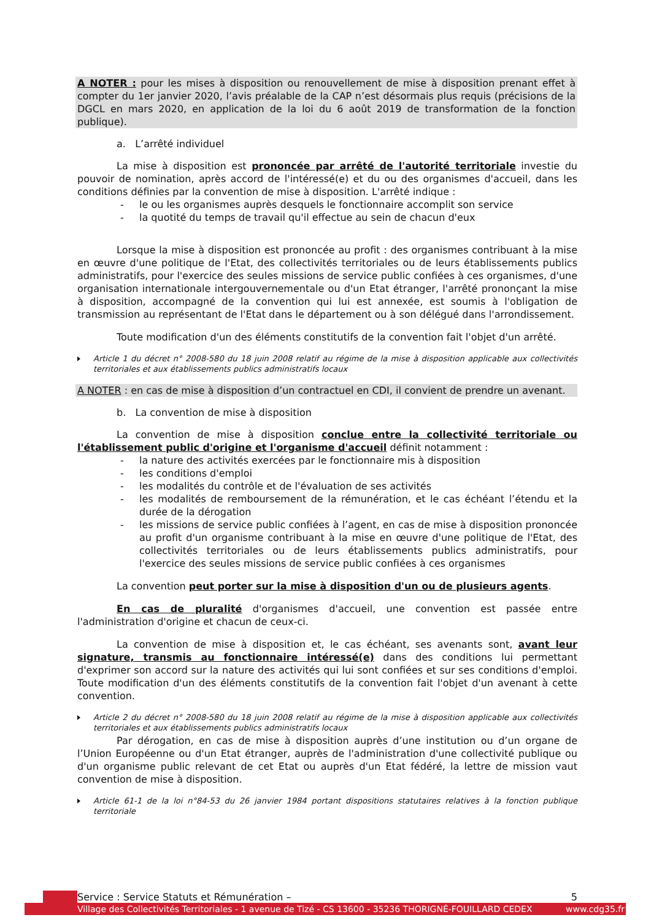A NOTER : pour les mises à disposition ou renouvellement de mise à disposition prenant effet à compter du 1er janvier 2020, l’avis préalable de la CAP n’est désormais plus requis (précisions de la DGCL en mars 2020, en application de la loi du 6 août 2019 de transformation de la fonction publique).
a. L’arrêté individuel
La mise à disposition est prononcée par arrêté de l'autorité territoriale investie du pouvoir de nomination, après accord de l'intéressé(e) et du ou des organismes d'accueil, dans les conditions définies par la convention de mise à disposition. L'arrêté indique :
- le ou les organismes auprès desquels le fonctionnaire accomplit son service
- la quotité du temps de travail qu'il effectue au sein de chacun d'eux
Lorsque la mise à disposition est prononcée au profit : des organismes contribuant à la mise en œuvre d'une politique de l'Etat, des collectivités territoriales ou de leurs établissements publics administratifs, pour l'exercice des seules missions de service public confiées à ces organismes, d'une organisation internationale intergouvernementale ou d'un Etat étranger, l'arrêté prononçant la mise à disposition, accompagné de la convention qui lui est annexée, est soumis à l'obligation de transmission au représentant de l'Etat dans le département ou à son délégué dans l'arrondissement.
Toute modification d'un des éléments constitutifs de la convention fait l'objet d'un arrêté.
Article 1 du décret n° 2008-580 du 18 juin 2008 relatif au régime de la mise à disposition applicable aux collectivités territoriales et aux établissements publics administratifs locaux
A NOTER : en cas de mise à disposition d’un contractuel en CDI, il convient de prendre un avenant.
b. La convention de mise à disposition
La convention de mise à disposition conclue entre la collectivité territoriale ou l'établissement public d'origine et l'organisme d'accueil définit notamment :
- la nature des activités exercées par le fonctionnaire mis à disposition
- les conditions d'emploi
- les modalités du contrôle et de l'évaluation de ses activités
- les modalités de remboursement de la rémunération, et le cas échéant l’étendu et la durée de la dérogation
- les missions de service public confiées à l’agent, en cas de mise à disposition prononcée au profit d'un organisme contribuant à la mise en œuvre d'une politique de l'Etat, des collectivités territoriales ou de leurs établissements publics administratifs, pour l'exercice des seules missions de service public confiées à ces organismes
La convention peut porter sur la mise à disposition d'un ou de plusieurs agents.
En cas de pluralité d'organismes d'accueil, une convention est passée entre l'administration d'origine et chacun de ceux-ci.
La convention de mise à disposition et, le cas échéant, ses avenants sont, avant leur signature, transmis au fonctionnaire intéressé(e) dans des conditions lui permettant d'exprimer son accord sur la nature des activités qui lui sont confiées et sur ses conditions d'emploi. Toute modification d'un des éléments constitutifs de la convention fait l'objet d'un avenant à cette convention.
Article 2 du décret n° 2008-580 du 18 juin 2008 relatif au régime de la mise à disposition applicable aux collectivités territoriales et aux établissements publics administratifs locaux
Par dérogation, en cas de mise à disposition auprès d’une institution ou d’un organe de l’Union Européenne ou d'un Etat étranger, auprès de l'administration d'une collectivité publique ou d'un organisme public relevant de cet Etat ou auprès d'un Etat fédéré, la lettre de mission vaut convention de mise à disposition.
Article 61-1 de la loi n°84-53 du 26 janvier 1984 portant dispositions statutaires relatives à la fonction publique territoriale
Service : Service Statuts et Rémunération – 5
Village des Collectivités Territoriales - 1 avenue de Tizé - CS 13600 - 35236 THORIGNÉ-FOUILLARD CEDEX www.cdg35.fr